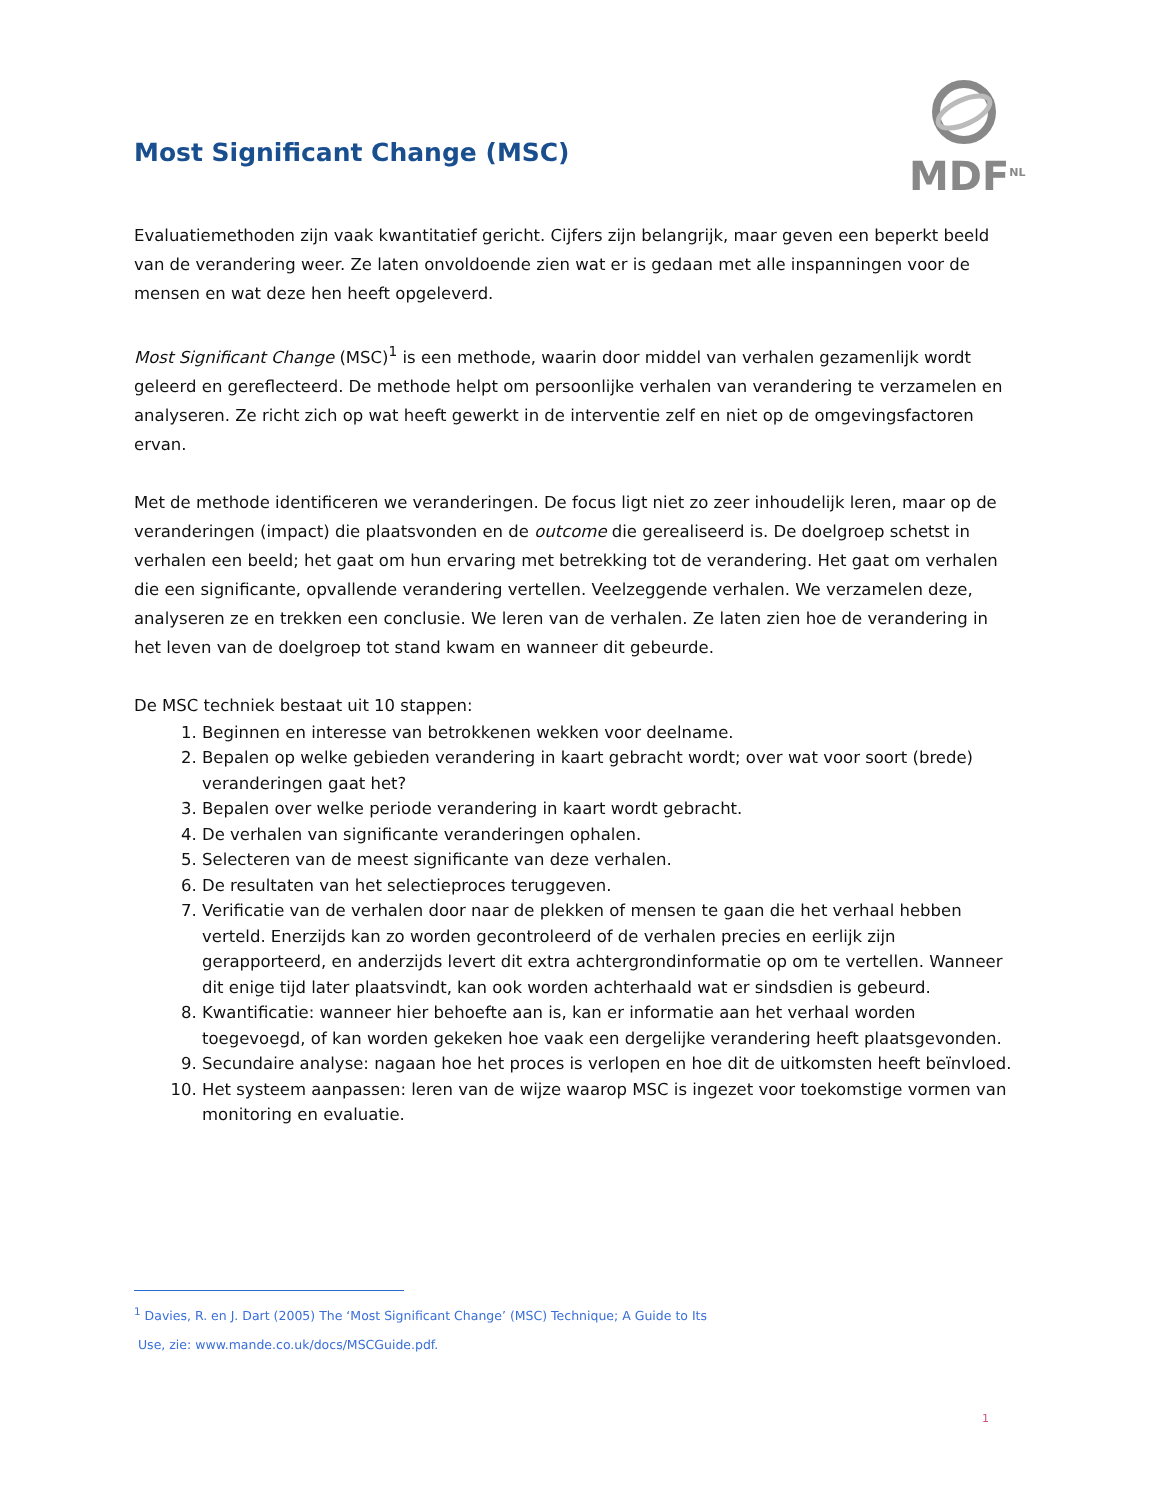Most Significant Change (MSC)
MDF<sup>NL</sup>
Evaluatiemethoden zijn vaak kwantitatief gericht. Cijfers zijn belangrijk, maar geven een beperkt beeld van de verandering weer. Ze laten onvoldoende zien wat er is gedaan met alle inspanningen voor de mensen en wat deze hen heeft opgeleverd.
Most Significant Change (MSC)<sup>1</sup> is een methode, waarin door middel van verhalen gezamenlijk wordt geleerd en gereflecteerd. De methode helpt om persoonlijke verhalen van verandering te verzamelen en analyseren. Ze richt zich op wat heeft gewerkt in de interventie zelf en niet op de omgevingsfactoren ervan.
Met de methode identificeren we veranderingen. De focus ligt niet zo zeer inhoudelijk leren, maar op de veranderingen (impact) die plaatsvonden en de outcome die gerealiseerd is. De doelgroep schetst in verhalen een beeld; het gaat om hun ervaring met betrekking tot de verandering. Het gaat om verhalen die een significante, opvallende verandering vertellen. Veelzeggende verhalen. We verzamelen deze, analyseren ze en trekken een conclusie. We leren van de verhalen. Ze laten zien hoe de verandering in het leven van de doelgroep tot stand kwam en wanneer dit gebeurde.
De MSC techniek bestaat uit 10 stappen:
1. Beginnen en interesse van betrokkenen wekken voor deelname.
2. Bepalen op welke gebieden verandering in kaart gebracht wordt; over wat voor soort (brede) veranderingen gaat het?
3. Bepalen over welke periode verandering in kaart wordt gebracht.
4. De verhalen van significante veranderingen ophalen.
5. Selecteren van de meest significante van deze verhalen.
6. De resultaten van het selectieproces teruggeven.
7. Verificatie van de verhalen door naar de plekken of mensen te gaan die het verhaal hebben verteld. Enerzijds kan zo worden gecontroleerd of de verhalen precies en eerlijk zijn gerapporteerd, en anderzijds levert dit extra achtergrondinformatie op om te vertellen. Wanneer dit enige tijd later plaatsvindt, kan ook worden achterhaald wat er sindsdien is gebeurd.
8. Kwantificatie: wanneer hier behoefte aan is, kan er informatie aan het verhaal worden toegevoegd, of kan worden gekeken hoe vaak een dergelijke verandering heeft plaatsgevonden.
9. Secundaire analyse: nagaan hoe het proces is verlopen en hoe dit de uitkomsten heeft beïnvloed.
10. Het systeem aanpassen: leren van de wijze waarop MSC is ingezet voor toekomstige vormen van monitoring en evaluatie.
<sup>1</sup> Davies, R. en J. Dart (2005) The ‘Most Significant Change’ (MSC) Technique; A Guide to Its
Use, zie: www.mande.co.uk/docs/MSCGuide.pdf.
1